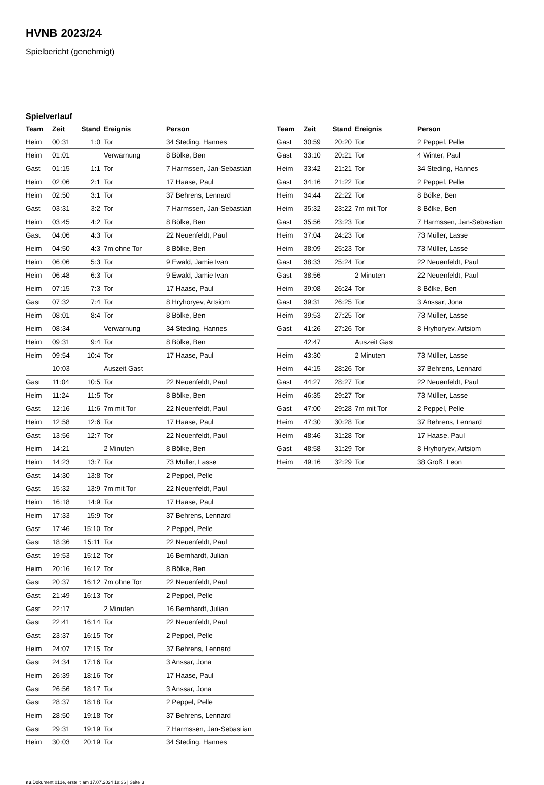HVNB 2023/24
Spielbericht (genehmigt)
Spielverlauf
| Team | Zeit | Stand | Ereignis | Person |
| --- | --- | --- | --- | --- |
| Heim | 00:31 | 1:0 | Tor | 34 Steding, Hannes |
| Heim | 01:01 | | Verwarnung | 8 Bölke, Ben |
| Gast | 01:15 | 1:1 | Tor | 7 Harmssen, Jan-Sebastian |
| Heim | 02:06 | 2:1 | Tor | 17 Haase, Paul |
| Heim | 02:50 | 3:1 | Tor | 37 Behrens, Lennard |
| Gast | 03:31 | 3:2 | Tor | 7 Harmssen, Jan-Sebastian |
| Heim | 03:45 | 4:2 | Tor | 8 Bölke, Ben |
| Gast | 04:06 | 4:3 | Tor | 22 Neuenfeldt, Paul |
| Heim | 04:50 | 4:3 | 7m ohne Tor | 8 Bölke, Ben |
| Heim | 06:06 | 5:3 | Tor | 9 Ewald, Jamie Ivan |
| Heim | 06:48 | 6:3 | Tor | 9 Ewald, Jamie Ivan |
| Heim | 07:15 | 7:3 | Tor | 17 Haase, Paul |
| Gast | 07:32 | 7:4 | Tor | 8 Hryhoryev, Artsiom |
| Heim | 08:01 | 8:4 | Tor | 8 Bölke, Ben |
| Heim | 08:34 | | Verwarnung | 34 Steding, Hannes |
| Heim | 09:31 | 9:4 | Tor | 8 Bölke, Ben |
| Heim | 09:54 | 10:4 | Tor | 17 Haase, Paul |
| | 10:03 | | Auszeit Gast | |
| Gast | 11:04 | 10:5 | Tor | 22 Neuenfeldt, Paul |
| Heim | 11:24 | 11:5 | Tor | 8 Bölke, Ben |
| Gast | 12:16 | 11:6 | 7m mit Tor | 22 Neuenfeldt, Paul |
| Heim | 12:58 | 12:6 | Tor | 17 Haase, Paul |
| Gast | 13:56 | 12:7 | Tor | 22 Neuenfeldt, Paul |
| Heim | 14:21 | | 2 Minuten | 8 Bölke, Ben |
| Heim | 14:23 | 13:7 | Tor | 73 Müller, Lasse |
| Gast | 14:30 | 13:8 | Tor | 2 Peppel, Pelle |
| Gast | 15:32 | 13:9 | 7m mit Tor | 22 Neuenfeldt, Paul |
| Heim | 16:18 | 14:9 | Tor | 17 Haase, Paul |
| Heim | 17:33 | 15:9 | Tor | 37 Behrens, Lennard |
| Gast | 17:46 | 15:10 | Tor | 2 Peppel, Pelle |
| Gast | 18:36 | 15:11 | Tor | 22 Neuenfeldt, Paul |
| Gast | 19:53 | 15:12 | Tor | 16 Bernhardt, Julian |
| Heim | 20:16 | 16:12 | Tor | 8 Bölke, Ben |
| Gast | 20:37 | 16:12 | 7m ohne Tor | 22 Neuenfeldt, Paul |
| Gast | 21:49 | 16:13 | Tor | 2 Peppel, Pelle |
| Gast | 22:17 | | 2 Minuten | 16 Bernhardt, Julian |
| Gast | 22:41 | 16:14 | Tor | 22 Neuenfeldt, Paul |
| Gast | 23:37 | 16:15 | Tor | 2 Peppel, Pelle |
| Heim | 24:07 | 17:15 | Tor | 37 Behrens, Lennard |
| Gast | 24:34 | 17:16 | Tor | 3 Anssar, Jona |
| Heim | 26:39 | 18:16 | Tor | 17 Haase, Paul |
| Gast | 26:56 | 18:17 | Tor | 3 Anssar, Jona |
| Gast | 28:37 | 18:18 | Tor | 2 Peppel, Pelle |
| Heim | 28:50 | 19:18 | Tor | 37 Behrens, Lennard |
| Gast | 29:31 | 19:19 | Tor | 7 Harmssen, Jan-Sebastian |
| Heim | 30:03 | 20:19 | Tor | 34 Steding, Hannes |
| Team | Zeit | Stand | Ereignis | Person |
| --- | --- | --- | --- | --- |
| Gast | 30:59 | 20:20 | Tor | 2 Peppel, Pelle |
| Gast | 33:10 | 20:21 | Tor | 4 Winter, Paul |
| Heim | 33:42 | 21:21 | Tor | 34 Steding, Hannes |
| Gast | 34:16 | 21:22 | Tor | 2 Peppel, Pelle |
| Heim | 34:44 | 22:22 | Tor | 8 Bölke, Ben |
| Heim | 35:32 | 23:22 | 7m mit Tor | 8 Bölke, Ben |
| Gast | 35:56 | 23:23 | Tor | 7 Harmssen, Jan-Sebastian |
| Heim | 37:04 | 24:23 | Tor | 73 Müller, Lasse |
| Heim | 38:09 | 25:23 | Tor | 73 Müller, Lasse |
| Gast | 38:33 | 25:24 | Tor | 22 Neuenfeldt, Paul |
| Gast | 38:56 | | 2 Minuten | 22 Neuenfeldt, Paul |
| Heim | 39:08 | 26:24 | Tor | 8 Bölke, Ben |
| Gast | 39:31 | 26:25 | Tor | 3 Anssar, Jona |
| Heim | 39:53 | 27:25 | Tor | 73 Müller, Lasse |
| Gast | 41:26 | 27:26 | Tor | 8 Hryhoryev, Artsiom |
| | 42:47 | | Auszeit Gast | |
| Heim | 43:30 | | 2 Minuten | 73 Müller, Lasse |
| Heim | 44:15 | 28:26 | Tor | 37 Behrens, Lennard |
| Gast | 44:27 | 28:27 | Tor | 22 Neuenfeldt, Paul |
| Heim | 46:35 | 29:27 | Tor | 73 Müller, Lasse |
| Gast | 47:00 | 29:28 | 7m mit Tor | 2 Peppel, Pelle |
| Heim | 47:30 | 30:28 | Tor | 37 Behrens, Lennard |
| Heim | 48:46 | 31:28 | Tor | 17 Haase, Paul |
| Gast | 48:58 | 31:29 | Tor | 8 Hryhoryev, Artsiom |
| Heim | 49:16 | 32:29 | Tor | 38 Groß, Leon |
nu.Dokument 011e, erstellt am 17.07.2024 18:36 | Seite 3